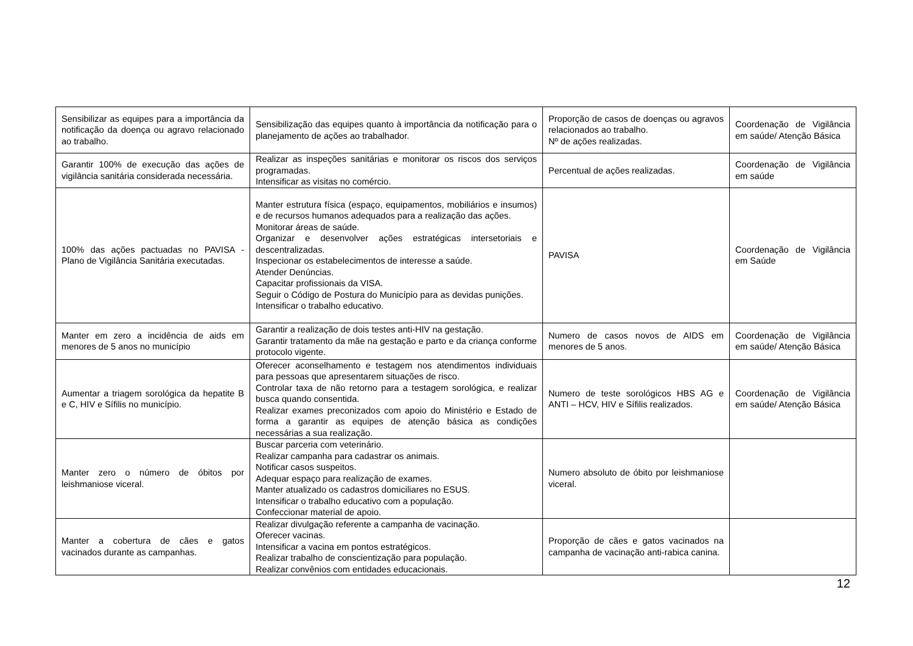| Sensibilizar as equipes para a importância da notificação da doença ou agravo relacionado ao trabalho. | Sensibilização das equipes quanto à importância da notificação para o planejamento de ações ao trabalhador. | Proporção de casos de doenças ou agravos relacionados ao trabalho. Nº de ações realizadas. | Coordenação de Vigilância em saúde/ Atenção Básica |
| Garantir 100% de execução das ações de vigilância sanitária considerada necessária. | Realizar as inspeções sanitárias e monitorar os riscos dos serviços programadas. Intensificar as visitas no comércio. | Percentual de ações realizadas. | Coordenação de Vigilância em saúde |
| 100% das ações pactuadas no PAVISA - Plano de Vigilância Sanitária executadas. | Manter estrutura física (espaço, equipamentos, mobiliários e insumos) e de recursos humanos adequados para a realização das ações. Monitorar áreas de saúde. Organizar e desenvolver ações estratégicas intersetoriais e descentralizadas. Inspecionar os estabelecimentos de interesse a saúde. Atender Denúncias. Capacitar profissionais da VISA. Seguir o Código de Postura do Município para as devidas punições. Intensificar o trabalho educativo. | PAVISA | Coordenação de Vigilância em Saúde |
| Manter em zero a incidência de aids em menores de 5 anos no município | Garantir a realização de dois testes anti-HIV na gestação. Garantir tratamento da mãe na gestação e parto e da criança conforme protocolo vigente. | Numero de casos novos de AIDS em menores de 5 anos. | Coordenação de Vigilância em saúde/ Atenção Básica |
| Aumentar a triagem sorológica da hepatite B e C, HIV e Sífilis no município. | Oferecer aconselhamento e testagem nos atendimentos individuais para pessoas que apresentarem situações de risco. Controlar taxa de não retorno para a testagem sorológica, e realizar busca quando consentida. Realizar exames preconizados com apoio do Ministério e Estado de forma a garantir as equipes de atenção básica as condições necessárias a sua realização. | Numero de teste sorológicos HBS AG e ANTI – HCV, HIV e Sífilis realizados. | Coordenação de Vigilância em saúde/ Atenção Básica |
| Manter zero o número de óbitos por leishmaniose viceral. | Buscar parceria com veterinário. Realizar campanha para cadastrar os animais. Notificar casos suspeitos. Adequar espaço para realização de exames. Manter atualizado os cadastros domiciliares no ESUS. Intensificar o trabalho educativo com a população. Confeccionar material de apoio. | Numero absoluto de óbito por leishmaniose viceral. | |
| Manter a cobertura de cães e gatos vacinados durante as campanhas. | Realizar divulgação referente a campanha de vacinação. Oferecer vacinas. Intensificar a vacina em pontos estratégicos. Realizar trabalho de conscientização para população. Realizar convênios com entidades educacionais. | Proporção de cães e gatos vacinados na campanha de vacinação anti-rabica canina. | |
12